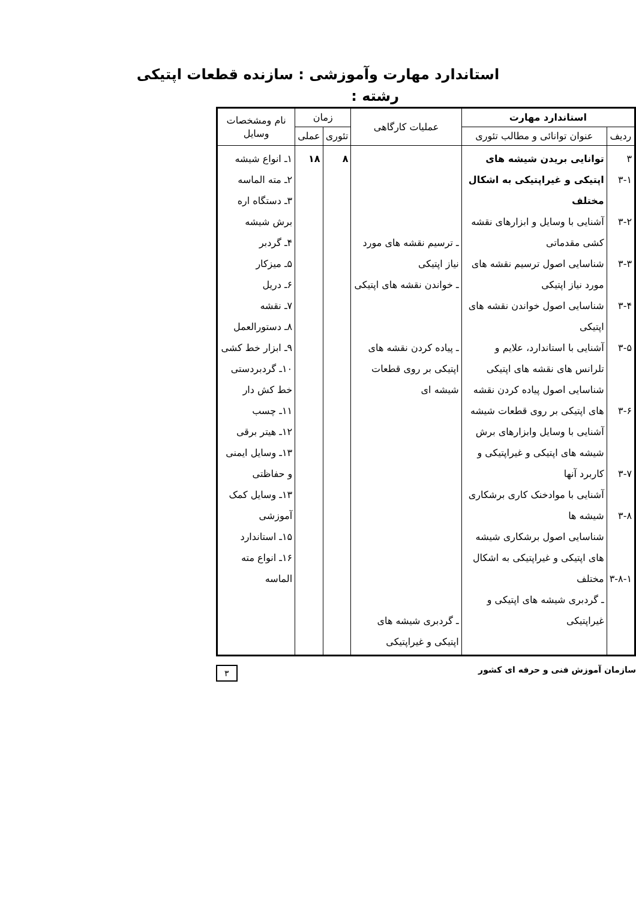استاندارد مهارت وآموزشی : سازنده قطعات اپتیکی
رشته :
| استاندارد مهارت | | عملیات کارگاهی | زمان | | نام ومشخصات وسایل |
| --- | --- | --- | --- | --- | --- |
| ردیف | عنوان توانائی و مطالب تئوری | | تئوری | عملی | |
| ۳ ۳-۱ ۳-۲ ۳-۳ ۳-۴ ۳-۵ ۳-۶ ۳-۷ ۳-۸ ۳-۸-۱ | توانایی بریدن شیشه های اپتیکی و غیراپتیکی به اشکال مختلف آشنایی با وسایل و ابزارهای نقشه کشی مقدماتی شناسایی اصول ترسیم نقشه های مورد نیاز اپتیکی شناسایی اصول خواندن نقشه های اپتیکی آشنایی با استاندارد، علایم و تلرانس های نقشه های اپتیکی شناسایی اصول پیاده کردن نقشه های اپتیکی بر روی قطعات شیشه آشنایی با وسایل وابزارهای برش شیشه های اپتیکی و غیراپتیکی و کاربرد آنها آشنایی با موادخنک کاری برشکاری شیشه ها شناسایی اصول برشکاری شیشه های اپتیکی و غیراپتیکی به اشکال مختلف ـ گردبری شیشه های اپتیکی و غیراپتیکی | ـ ترسیم نقشه های مورد نیاز اپتیکی ـ خواندن نقشه های اپتیکی ـ پیاده کردن نقشه های اپتیکی بر روی قطعات شیشه ای ـ گردبری شیشه های اپتیکی و غیراپتیکی | ۸ | ۱۸ | ۱ـ انواع شیشه ۲ـ مته الماسه ۳ـ دستگاه اره برش شیشه ۴ـ گردبر ۵ـ میزکار ۶ـ دریل ۷ـ نقشه ۸ـ دستورالعمل ۹ـ ابزار خط کشی ۱۰ـ گردبردستی خط کش دار ۱۱ـ چسب ۱۲ـ هیتر برقی ۱۳ـ وسایل ایمنی و حفاظتی ۱۳ـ وسایل کمک آموزشی ۱۵ـ استاندارد ۱۶ـ انواع مته الماسه |
سازمان آموزش فنی و حرفه ای کشور ۳